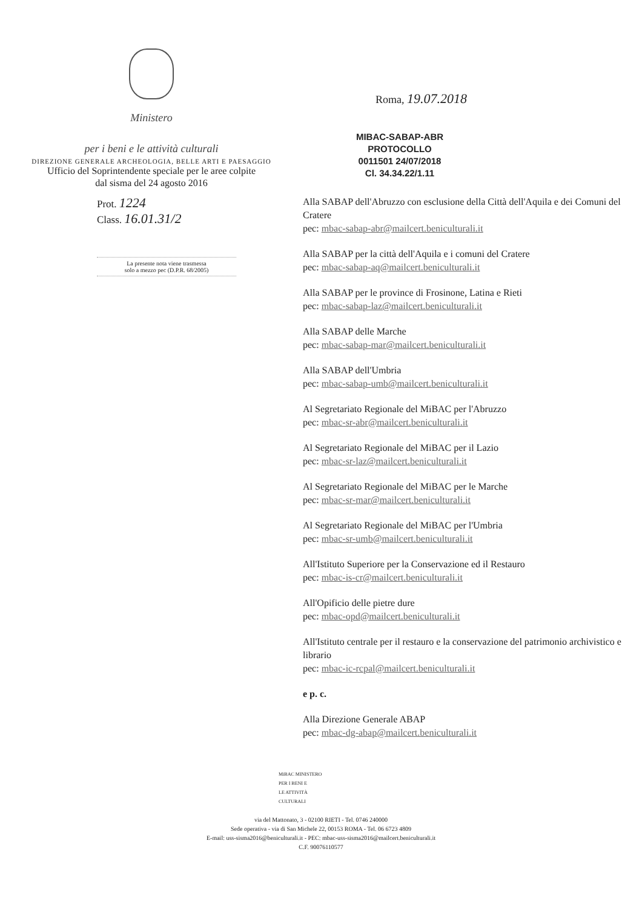Ministero
per i beni e le attività culturali
DIREZIONE GENERALE ARCHEOLOGIA, BELLE ARTI E PAESAGGIO
Ufficio del Soprintendente speciale per le aree colpite
dal sisma del 24 agosto 2016
Roma, 19.07.2018
MIBAC-SABAP-ABR
PROTOCOLLO
0011501 24/07/2018
Cl. 34.34.22/1.11
Prot. 1224
Class. 16.01.31/2
La presente nota viene trasmessa
solo a mezzo pec (D.P.R. 68/2005)
Alla SABAP dell'Abruzzo con esclusione della Città dell'Aquila e dei Comuni del Cratere
pec: mbac-sabap-abr@mailcert.beniculturali.it
Alla SABAP per la città dell'Aquila e i comuni del Cratere
pec: mbac-sabap-aq@mailcert.beniculturali.it
Alla SABAP per le province di Frosinone, Latina e Rieti
pec: mbac-sabap-laz@mailcert.beniculturali.it
Alla SABAP delle Marche
pec: mbac-sabap-mar@mailcert.beniculturali.it
Alla SABAP dell'Umbria
pec: mbac-sabap-umb@mailcert.beniculturali.it
Al Segretariato Regionale del MiBAC per l'Abruzzo
pec: mbac-sr-abr@mailcert.beniculturali.it
Al Segretariato Regionale del MiBAC per il Lazio
pec: mbac-sr-laz@mailcert.beniculturali.it
Al Segretariato Regionale del MiBAC per le Marche
pec: mbac-sr-mar@mailcert.beniculturali.it
Al Segretariato Regionale del MiBAC per l'Umbria
pec: mbac-sr-umb@mailcert.beniculturali.it
All'Istituto Superiore per la Conservazione ed il Restauro
pec: mbac-is-cr@mailcert.beniculturali.it
All'Opificio delle pietre dure
pec: mbac-opd@mailcert.beniculturali.it
All'Istituto centrale per il restauro e la conservazione del patrimonio archivistico e librario
pec: mbac-ic-rcpal@mailcert.beniculturali.it
e p. c.
Alla Direzione Generale ABAP
pec: mbac-dg-abap@mailcert.beniculturali.it
MiBAC MINISTERO
PER I BENI E
LE ATTIVITÀ
CULTURALI
via del Mattonato, 3 - 02100 RIETI - Tel. 0746 240000
Sede operativa - via di San Michele 22, 00153 ROMA - Tel. 06 6723 4809
E-mail: uss-sisma2016@beniculturali.it - PEC: mbac-uss-sisma2016@mailcert.beniculturali.it
C.F. 90076110577